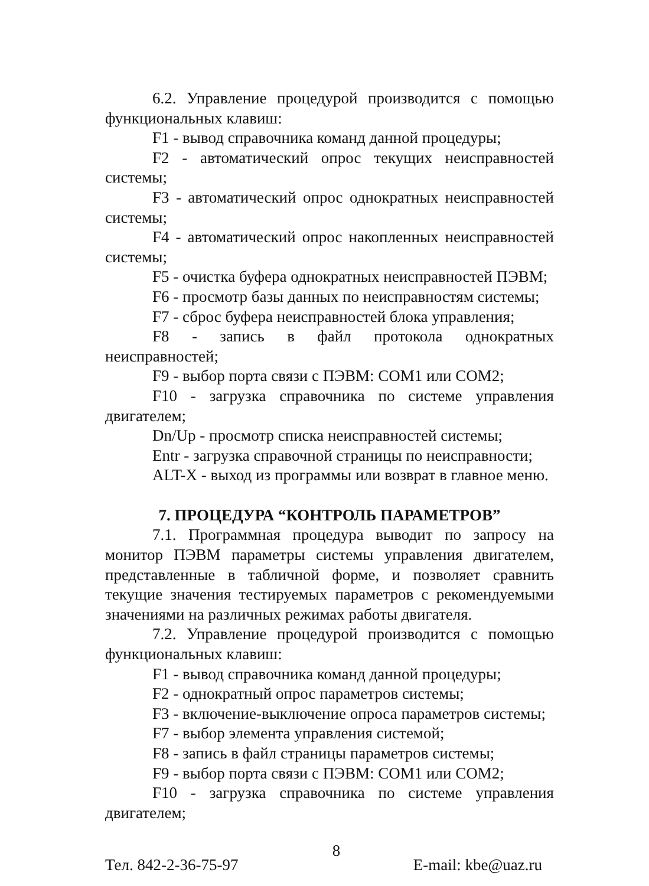6.2. Управление процедурой производится с помощью функциональных клавиш:
F1 - вывод справочника команд данной процедуры;
F2 - автоматический опрос текущих неисправностей системы;
F3 - автоматический опрос однократных неисправностей системы;
F4 - автоматический опрос накопленных неисправностей системы;
F5 - очистка буфера однократных неисправностей ПЭВМ;
F6 - просмотр базы данных по неисправностям системы;
F7 - сброс буфера неисправностей блока управления;
F8 - запись в файл протокола однократных неисправностей;
F9 - выбор порта связи с ПЭВМ: COM1 или COM2;
F10 - загрузка справочника по системе управления двигателем;
Dn/Up - просмотр списка неисправностей системы;
Entr - загрузка справочной страницы по неисправности;
ALT-X - выход из программы или возврат в главное меню.
7. ПРОЦЕДУРА “КОНТРОЛЬ ПАРАМЕТРОВ”
7.1. Программная процедура выводит по запросу на монитор ПЭВМ параметры системы управления двигателем, представленные в табличной форме, и позволяет сравнить текущие значения тестируемых параметров с рекомендуемыми значениями на различных режимах работы двигателя.
7.2. Управление процедурой производится с помощью функциональных клавиш:
F1 - вывод справочника команд данной процедуры;
F2 - однократный опрос параметров системы;
F3 - включение-выключение опроса параметров системы;
F7 - выбор элемента управления системой;
F8 - запись в файл страницы параметров системы;
F9 - выбор порта связи с ПЭВМ: COM1 или COM2;
F10 - загрузка справочника по системе управления двигателем;
8
Тел. 842-2-36-75-97 E-mail: kbe@uaz.ru